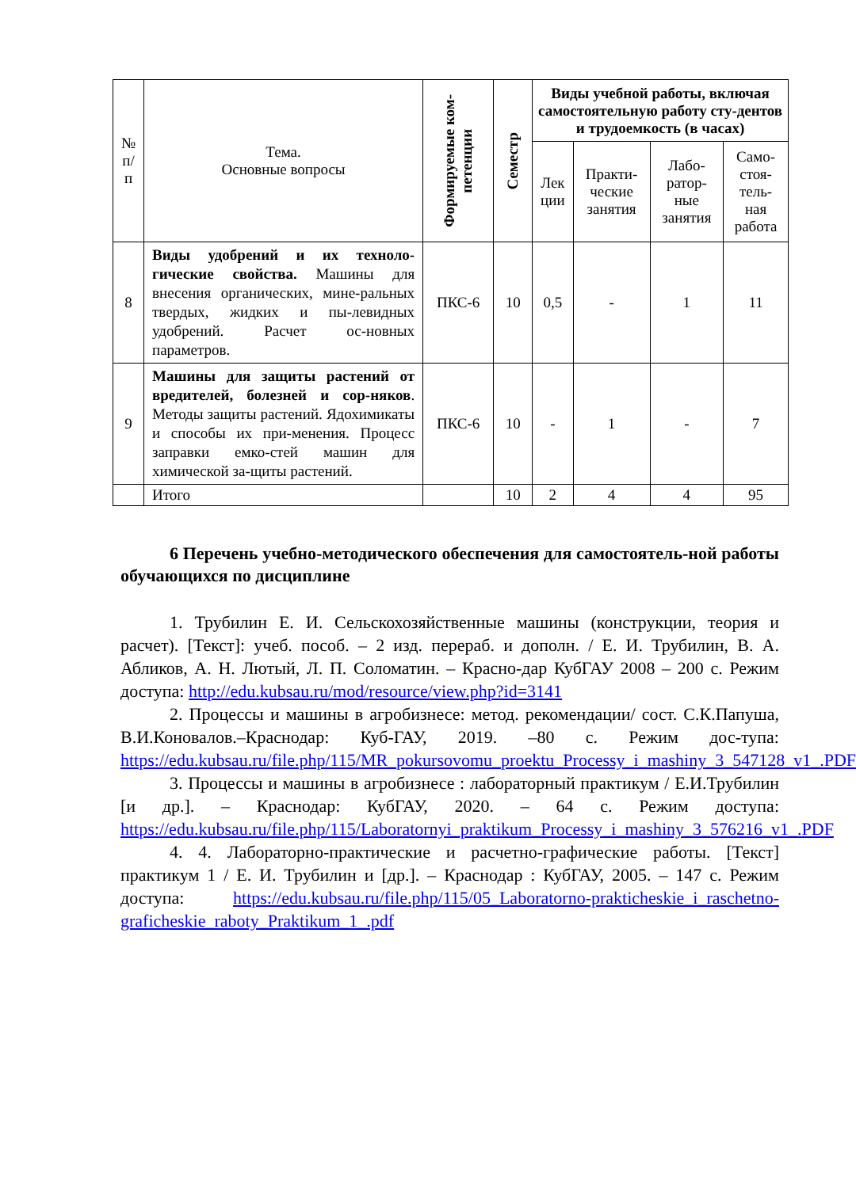| № п/ п | Тема. Основные вопросы | Формируемые ком- петенции | Семестр | Виды учебной работы, включая самостоятельную работу сту-дентов и трудоемкость (в часах) | | | |
| --- | --- | --- | --- | --- | --- | --- | --- |
| | | | | Лек ции | Практи- ческие занятия | Лабо- ратор- ные занятия | Само- стоя- тель- ная работа |
| 8 | Виды удобрений и их техноло-гические свойства. Машины для внесения органических, мине-ральных твердых, жидких и пы-левидных удобрений. Расчет ос-новных параметров. | ПКС-6 | 10 | 0,5 | - | 1 | 11 |
| 9 | Машины для защиты растений от вредителей, болезней и сор-няков . Методы защиты растений. Ядохимикаты и способы их при-менения. Процесс заправки емко-стей машин для химической за-щиты растений. | ПКС-6 | 10 | - | 1 | - | 7 |
| | Итого | | 10 | 2 | 4 | 4 | 95 |
6 Перечень учебно-методического обеспечения для самостоятель-ной работы обучающихся по дисциплине
1. Трубилин Е. И. Сельскохозяйственные машины (конструкции, теория и расчет). [Текст]: учеб. пособ. – 2 изд. перераб. и дополн. / Е. И. Трубилин, В. А. Абликов, А. Н. Лютый, Л. П. Соломатин. – Красно-дар КубГАУ 2008 – 200 с. Режим доступа: http://edu.kubsau.ru/mod/resource/view.php?id=3141
2. Процессы и машины в агробизнесе: метод. рекомендации/ сост. С.К.Папуша, В.И.Коновалов.–Краснодар: Куб-ГАУ, 2019. –80 с. Режим дос-тупа: https://edu.kubsau.ru/file.php/115/MR_pokursovomu_proektu_Processy_i_mashiny_3_547128_v1_.PDF
3. Процессы и машины в агробизнесе : лабораторный практикум / Е.И.Трубилин [и др.]. – Краснодар: КубГАУ, 2020. – 64 с. Режим доступа: https://edu.kubsau.ru/file.php/115/Laboratornyi_praktikum_Processy_i_mashiny_3_576216_v1_.PDF
4. 4. Лабораторно-практические и расчетно-графические работы. [Текст] практикум 1 / Е. И. Трубилин и [др.]. – Краснодар : КубГАУ, 2005. – 147 с. Режим доступа: https://edu.kubsau.ru/file.php/115/05_Laboratorno-prakticheskie_i_raschetno-graficheskie_raboty_Praktikum_1_.pdf